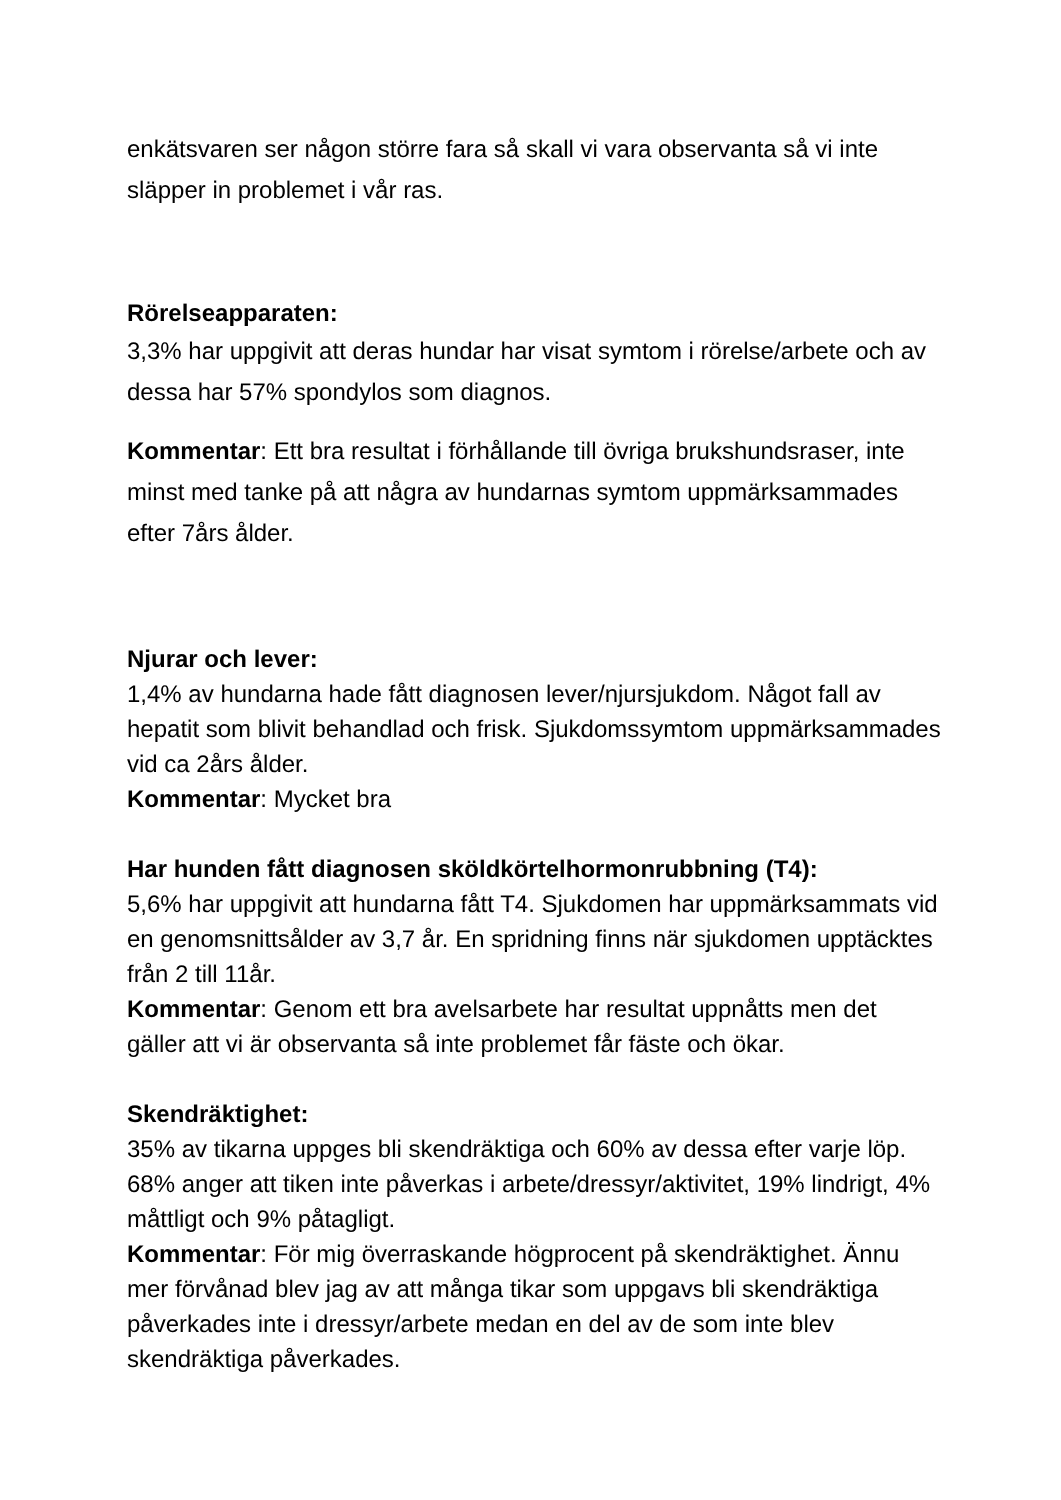enkätsvaren ser någon större fara så skall vi vara observanta så vi inte släpper in problemet i vår ras.
Rörelseapparaten:
3,3% har uppgivit att deras hundar har visat symtom i rörelse/arbete och av dessa har 57% spondylos som diagnos.
Kommentar: Ett bra resultat i förhållande till övriga brukshundsraser, inte minst med tanke på att några av hundarnas symtom uppmärksammades efter 7års ålder.
Njurar och lever:
1,4% av hundarna hade fått diagnosen lever/njursjukdom. Något fall av hepatit som blivit behandlad och frisk. Sjukdomssymtom uppmärksammades vid ca 2års ålder.
Kommentar: Mycket bra
Har hunden fått diagnosen sköldkörtelhormonrubbning (T4):
5,6% har uppgivit att hundarna fått T4. Sjukdomen har uppmärksammats vid en genomsnittsålder av 3,7 år. En spridning finns när sjukdomen upptäcktes från 2 till 11år.
Kommentar: Genom ett bra avelsarbete har resultat uppnåtts men det gäller att vi är observanta så inte problemet får fäste och ökar.
Skendräktighet:
35% av tikarna uppges bli skendräktiga och 60% av dessa efter varje löp. 68% anger att tiken inte påverkas i arbete/dressyr/aktivitet, 19% lindrigt, 4% måttligt och 9% påtagligt.
Kommentar: För mig överraskande högprocent på skendräktighet. Ännu mer förvånad blev jag av att många tikar som uppgavs bli skendräktiga påverkades inte i dressyr/arbete medan en del av de som inte blev skendräktiga påverkades.